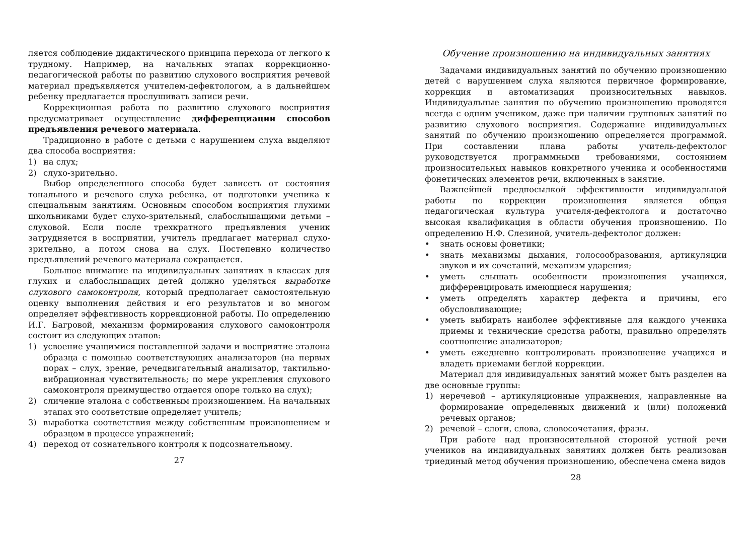ляется соблюдение дидактического принципа перехода от легкого к трудному. Например, на начальных этапах коррекционно-педагогической работы по развитию слухового восприятия речевой материал предъявляется учителем-дефектологом, а в дальнейшем ребенку предлагается прослушивать записи речи.
Коррекционная работа по развитию слухового восприятия предусматривает осуществление дифференциации способов предъявления речевого материала.
Традиционно в работе с детьми с нарушением слуха выделяют два способа восприятия:
1) на слух;
2) слухо-зрительно.
Выбор определенного способа будет зависеть от состояния тонального и речевого слуха ребенка, от подготовки ученика к специальным занятиям. Основным способом восприятия глухими школьниками будет слухо-зрительный, слабослышащими детьми – слуховой. Если после трехкратного предъявления ученик затрудняется в восприятии, учитель предлагает материал слухо-зрительно, а потом снова на слух. Постепенно количество предъявлений речевого материала сокращается.
Большое внимание на индивидуальных занятиях в классах для глухих и слабослышащих детей должно уделяться выработке слухового самоконтроля, который предполагает самостоятельную оценку выполнения действия и его результатов и во многом определяет эффективность коррекционной работы. По определению И.Г. Багровой, механизм формирования слухового самоконтроля состоит из следующих этапов:
1) усвоение учащимися поставленной задачи и восприятие эталона образца с помощью соответствующих анализаторов (на первых порах – слух, зрение, речедвигательный анализатор, тактильно-вибрационная чувствительность; по мере укрепления слухового самоконтроля преимущество отдается опоре только на слух);
2) сличение эталона с собственным произношением. На начальных этапах это соответствие определяет учитель;
3) выработка соответствия между собственным произношением и образцом в процессе упражнений;
4) переход от сознательного контроля к подсознательному.
27
Обучение произношению на индивидуальных занятиях
Задачами индивидуальных занятий по обучению произношению детей с нарушением слуха являются первичное формирование, коррекция и автоматизация произносительных навыков. Индивидуальные занятия по обучению произношению проводятся всегда с одним учеником, даже при наличии групповых занятий по развитию слухового восприятия. Содержание индивидуальных занятий по обучению произношению определяется программой. При составлении плана работы учитель-дефектолог руководствуется программными требованиями, состоянием произносительных навыков конкретного ученика и особенностями фонетических элементов речи, включенных в занятие.
Важнейшей предпосылкой эффективности индивидуальной работы по коррекции произношения является общая педагогическая культура учителя-дефектолога и достаточно высокая квалификация в области обучения произношению. По определению Н.Ф. Слезиной, учитель-дефектолог должен:
• знать основы фонетики;
• знать механизмы дыхания, голосообразования, артикуляции звуков и их сочетаний, механизм ударения;
• уметь слышать особенности произношения учащихся, дифференцировать имеющиеся нарушения;
• уметь определять характер дефекта и причины, его обусловливающие;
• уметь выбирать наиболее эффективные для каждого ученика приемы и технические средства работы, правильно определять соотношение анализаторов;
• уметь ежедневно контролировать произношение учащихся и владеть приемами беглой коррекции.
Материал для индивидуальных занятий может быть разделен на две основные группы:
1) неречевой – артикуляционные упражнения, направленные на формирование определенных движений и (или) положений речевых органов;
2) речевой – слоги, слова, словосочетания, фразы.
При работе над произносительной стороной устной речи учеников на индивидуальных занятиях должен быть реализован триединый метод обучения произношению, обеспечена смена видов
28